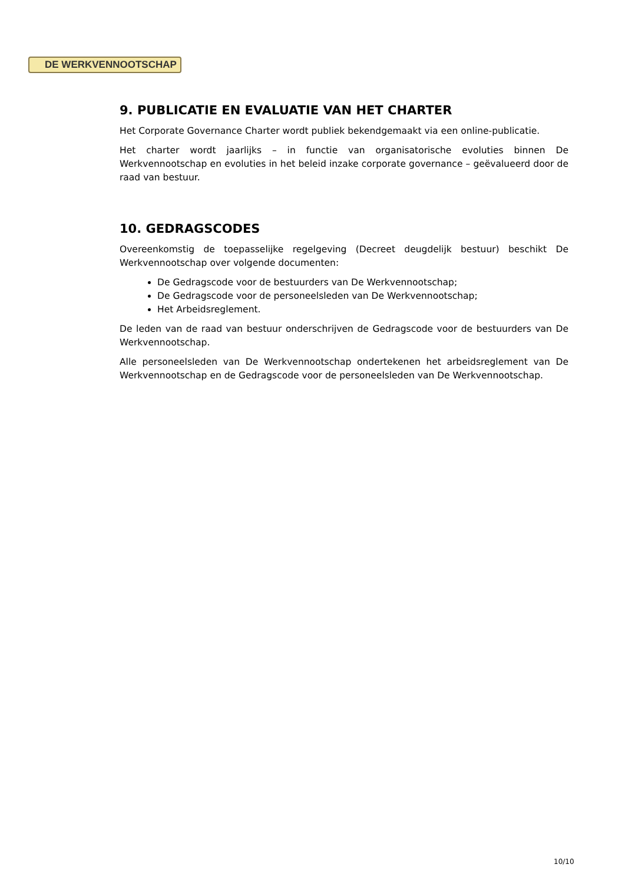DE WERKVENNOOTSCHAP
9. PUBLICATIE EN EVALUATIE VAN HET CHARTER
Het Corporate Governance Charter wordt publiek bekendgemaakt via een online-publicatie.
Het charter wordt jaarlijks – in functie van organisatorische evoluties binnen De Werkvennootschap en evoluties in het beleid inzake corporate governance – geëvalueerd door de raad van bestuur.
10. GEDRAGSCODES
Overeenkomstig de toepasselijke regelgeving (Decreet deugdelijk bestuur) beschikt De Werkvennootschap over volgende documenten:
De Gedragscode voor de bestuurders van De Werkvennootschap;
De Gedragscode voor de personeelsleden van De Werkvennootschap;
Het Arbeidsreglement.
De leden van de raad van bestuur onderschrijven de Gedragscode voor de bestuurders van De Werkvennootschap.
Alle personeelsleden van De Werkvennootschap ondertekenen het arbeidsreglement van De Werkvennootschap en de Gedragscode voor de personeelsleden van De Werkvennootschap.
10/10